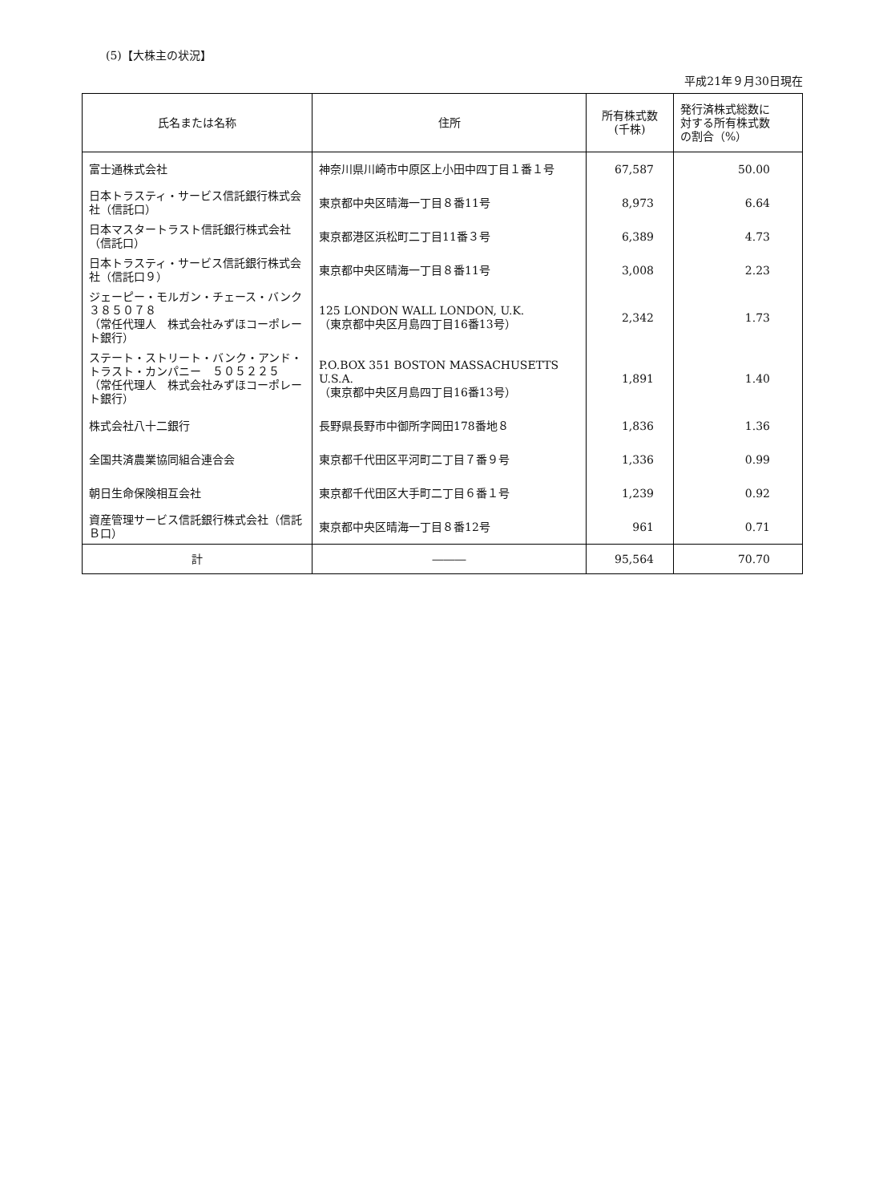(5)【大株主の状況】
平成21年９月30日現在
| 氏名または名称 | 住所 | 所有株式数 (千株) | 発行済株式総数に 対する所有株式数 の割合（%） |
| --- | --- | --- | --- |
| 富士通株式会社 | 神奈川県川崎市中原区上小田中四丁目１番１号 | 67,587 | 50.00 |
| 日本トラスティ・サービス信託銀行株式会社（信託口） | 東京都中央区晴海一丁目８番11号 | 8,973 | 6.64 |
| 日本マスタートラスト信託銀行株式会社（信託口） | 東京都港区浜松町二丁目11番３号 | 6,389 | 4.73 |
| 日本トラスティ・サービス信託銀行株式会社（信託口９） | 東京都中央区晴海一丁目８番11号 | 3,008 | 2.23 |
| ジェーピー・モルガン・チェース・バンク ３８５０７８ （常任代理人 株式会社みずほコーポレート銀行） | 125 LONDON WALL LONDON, U.K. （東京都中央区月島四丁目16番13号） | 2,342 | 1.73 |
| ステート・ストリート・バンク・アンド・トラスト・カンパニー ５０５２２５ （常任代理人 株式会社みずほコーポレート銀行） | P.O.BOX 351 BOSTON MASSACHUSETTS U.S.A. （東京都中央区月島四丁目16番13号） | 1,891 | 1.40 |
| 株式会社八十二銀行 | 長野県長野市中御所字岡田178番地８ | 1,836 | 1.36 |
| 全国共済農業協同組合連合会 | 東京都千代田区平河町二丁目７番９号 | 1,336 | 0.99 |
| 朝日生命保険相互会社 | 東京都千代田区大手町二丁目６番１号 | 1,239 | 0.92 |
| 資産管理サービス信託銀行株式会社（信託Ｂ口） | 東京都中央区晴海一丁目８番12号 | 961 | 0.71 |
| 計 | ――― | 95,564 | 70.70 |